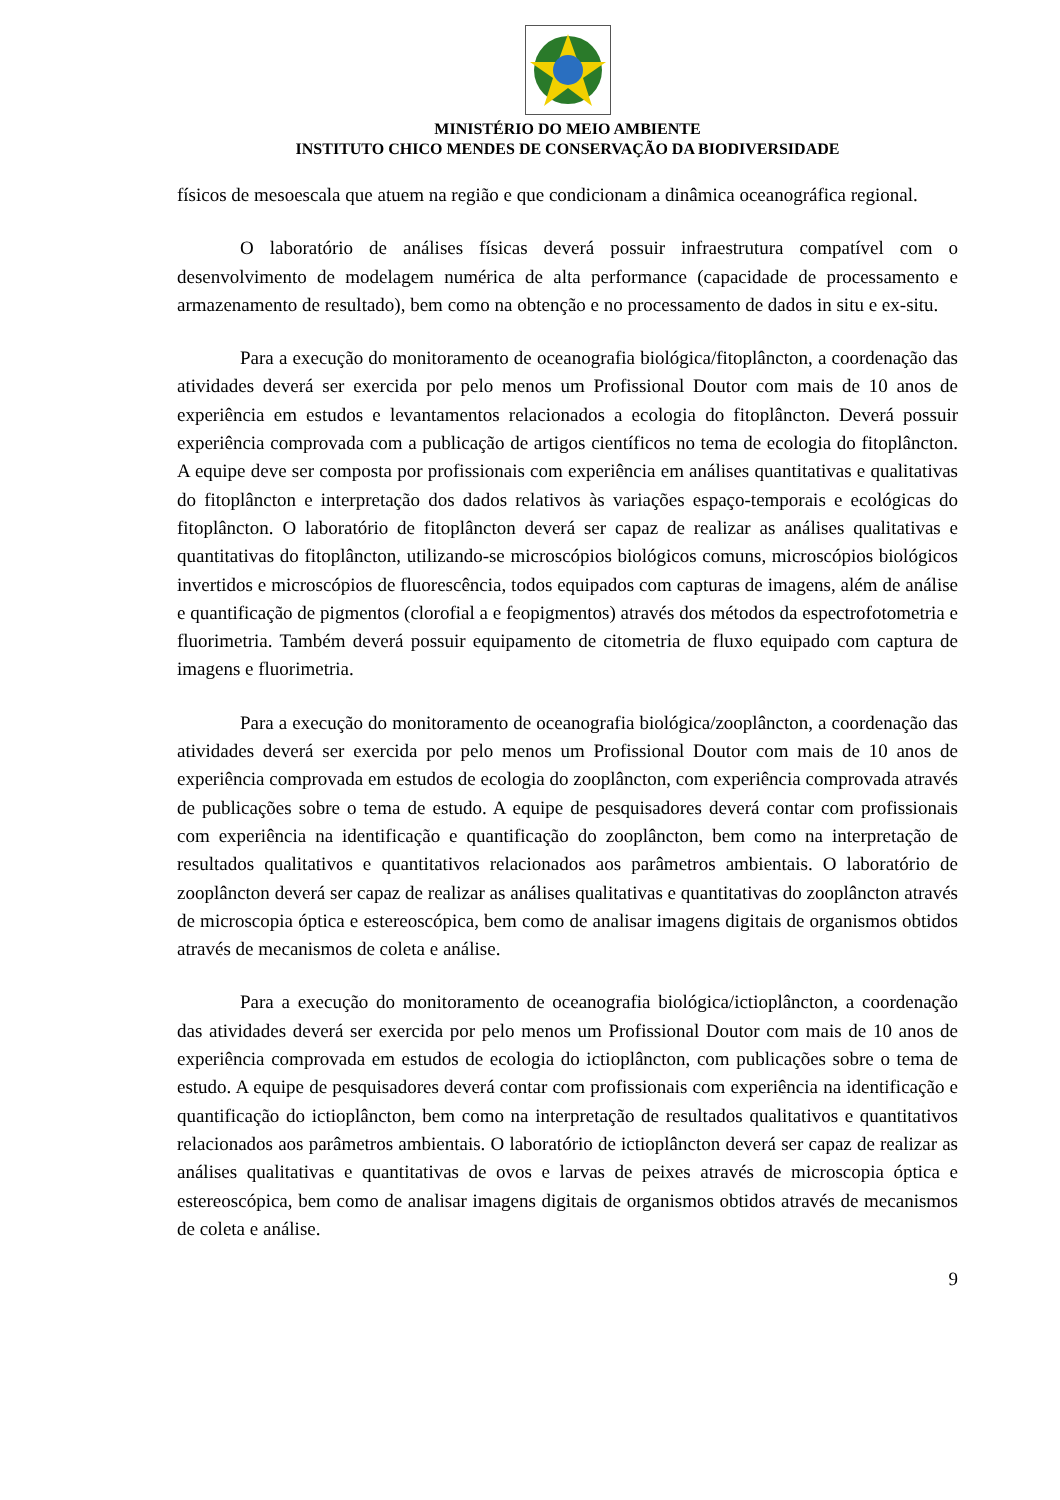MINISTÉRIO DO MEIO AMBIENTE
INSTITUTO CHICO MENDES DE CONSERVAÇÃO DA BIODIVERSIDADE
físicos de mesoescala que atuem na região e que condicionam a dinâmica oceanográfica regional.
O laboratório de análises físicas deverá possuir infraestrutura compatível com o desenvolvimento de modelagem numérica de alta performance (capacidade de processamento e armazenamento de resultado), bem como na obtenção e no processamento de dados in situ e ex-situ.
Para a execução do monitoramento de oceanografia biológica/fitoplâncton, a coordenação das atividades deverá ser exercida por pelo menos um Profissional Doutor com mais de 10 anos de experiência em estudos e levantamentos relacionados a ecologia do fitoplâncton. Deverá possuir experiência comprovada com a publicação de artigos científicos no tema de ecologia do fitoplâncton. A equipe deve ser composta por profissionais com experiência em análises quantitativas e qualitativas do fitoplâncton e interpretação dos dados relativos às variações espaço-temporais e ecológicas do fitoplâncton. O laboratório de fitoplâncton deverá ser capaz de realizar as análises qualitativas e quantitativas do fitoplâncton, utilizando-se microscópios biológicos comuns, microscópios biológicos invertidos e microscópios de fluorescência, todos equipados com capturas de imagens, além de análise e quantificação de pigmentos (clorofial a e feopigmentos) através dos métodos da espectrofotometria e fluorimetria. Também deverá possuir equipamento de citometria de fluxo equipado com captura de imagens e fluorimetria.
Para a execução do monitoramento de oceanografia biológica/zooplâncton, a coordenação das atividades deverá ser exercida por pelo menos um Profissional Doutor com mais de 10 anos de experiência comprovada em estudos de ecologia do zooplâncton, com experiência comprovada através de publicações sobre o tema de estudo. A equipe de pesquisadores deverá contar com profissionais com experiência na identificação e quantificação do zooplâncton, bem como na interpretação de resultados qualitativos e quantitativos relacionados aos parâmetros ambientais. O laboratório de zooplâncton deverá ser capaz de realizar as análises qualitativas e quantitativas do zooplâncton através de microscopia óptica e estereoscópica, bem como de analisar imagens digitais de organismos obtidos através de mecanismos de coleta e análise.
Para a execução do monitoramento de oceanografia biológica/ictioplâncton, a coordenação das atividades deverá ser exercida por pelo menos um Profissional Doutor com mais de 10 anos de experiência comprovada em estudos de ecologia do ictioplâncton, com publicações sobre o tema de estudo. A equipe de pesquisadores deverá contar com profissionais com experiência na identificação e quantificação do ictioplâncton, bem como na interpretação de resultados qualitativos e quantitativos relacionados aos parâmetros ambientais. O laboratório de ictioplâncton deverá ser capaz de realizar as análises qualitativas e quantitativas de ovos e larvas de peixes através de microscopia óptica e estereoscópica, bem como de analisar imagens digitais de organismos obtidos através de mecanismos de coleta e análise.
9